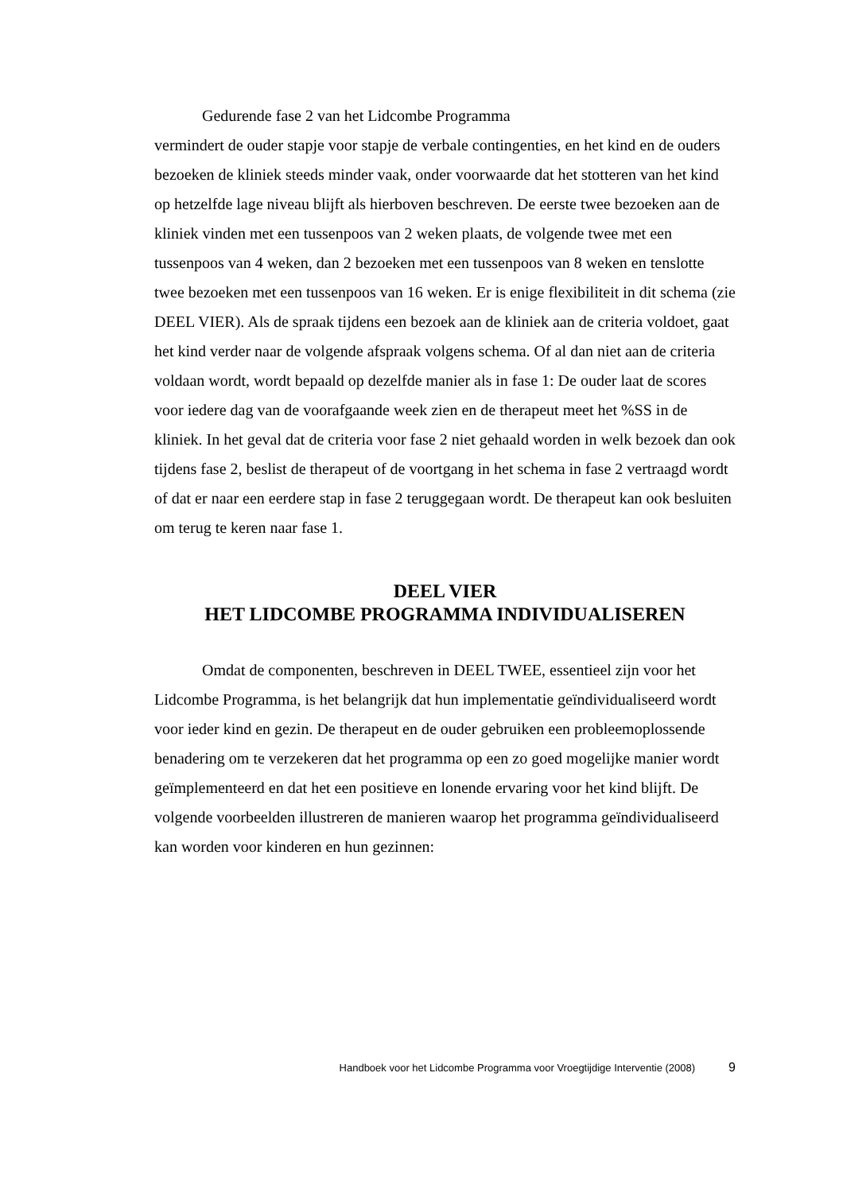Gedurende fase 2 van het Lidcombe Programma
vermindert de ouder stapje voor stapje de verbale contingenties, en het kind en de ouders bezoeken de kliniek steeds minder vaak, onder voorwaarde dat het stotteren van het kind op hetzelfde lage niveau blijft als hierboven beschreven. De eerste twee bezoeken aan de kliniek vinden met een tussenpoos van 2 weken plaats, de volgende twee met een tussenpoos van 4 weken, dan 2 bezoeken met een tussenpoos van 8 weken en tenslotte twee bezoeken met een tussenpoos van 16 weken. Er is enige flexibiliteit in dit schema (zie DEEL VIER). Als de spraak tijdens een bezoek aan de kliniek aan de criteria voldoet, gaat het kind verder naar de volgende afspraak volgens schema. Of al dan niet aan de criteria voldaan wordt, wordt bepaald op dezelfde manier als in fase 1: De ouder laat de scores voor iedere dag van de voorafgaande week zien en de therapeut meet het %SS in de kliniek. In het geval dat de criteria voor fase 2 niet gehaald worden in welk bezoek dan ook tijdens fase 2, beslist de therapeut of de voortgang in het schema in fase 2 vertraagd wordt of dat er naar een eerdere stap in fase 2 teruggegaan wordt. De therapeut kan ook besluiten om terug te keren naar fase 1.
DEEL VIER
HET LIDCOMBE PROGRAMMA INDIVIDUALISEREN
Omdat de componenten, beschreven in DEEL TWEE, essentieel zijn voor het Lidcombe Programma, is het belangrijk dat hun implementatie geïndividualiseerd wordt voor ieder kind en gezin. De therapeut en de ouder gebruiken een probleemoplossende benadering om te verzekeren dat het programma op een zo goed mogelijke manier wordt geïmplementeerd en dat het een positieve en lonende ervaring voor het kind blijft. De volgende voorbeelden illustreren de manieren waarop het programma geïndividualiseerd kan worden voor kinderen en hun gezinnen:
Handboek voor het Lidcombe Programma voor Vroegtijdige Interventie (2008) 9